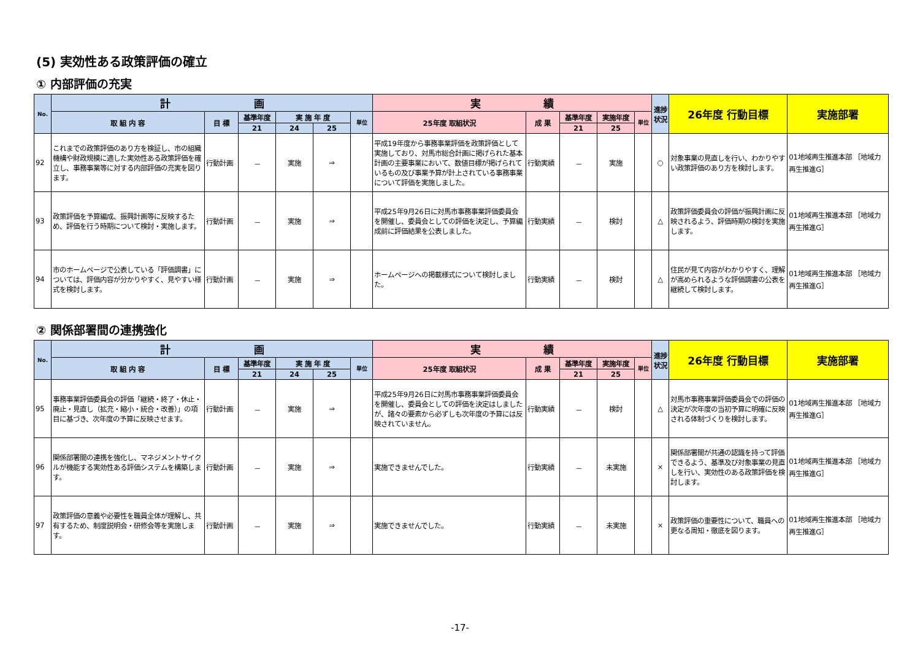(5) 実効性ある政策評価の確立
① 内部評価の充実
| No. | 計 画 | | | | | | 実 績 | | | | | 進捗状況 | 26年度 行動目標 | 実施部署 |
| --- | --- | --- | --- | --- | --- | --- | --- | --- | --- | --- | --- | --- | --- | --- |
| | 取 組 内 容 | 目 標 | 基準年度 | 実 施 年 度 | | 単位 | 25年度 取組状況 | 成 果 | 基準年度 | 実施年度 | 単位 | | | |
| | | | 21 | 24 | 25 | | | | 21 | 25 | | | | |
| 92 | これまでの政策評価のあり方を検証し、市の組織機構や財政規模に適した実効性ある政策評価を確立し、事務事業等に対する内部評価の充実を図ります。 | 行動計画 | － | 実施 | ⇒ | | 平成19年度から事務事業評価を政策評価として実施しており、対馬市総合計画に掲げられた基本計画の主要事業において、数値目標が掲げられているもの及び事業予算が計上されている事務事業について評価を実施しました。 | 行動実績 | － | 実施 | | ○ | 対象事業の見直しを行い、わかりやすい政策評価のあり方を検討します。 | 01地域再生推進本部 ［地域力再生推進G］ |
| 93 | 政策評価を予算編成、振興計画等に反映するため、評価を行う時期について検討・実施します。 | 行動計画 | － | 実施 | ⇒ | | 平成25年9月26日に対馬市事務事業評価委員会を開催し、委員会としての評価を決定し、予算編成前に評価結果を公表しました。 | 行動実績 | － | 検討 | | △ | 政策評価委員会の評価が振興計画に反映されるよう、評価時期の検討を実施します。 | 01地域再生推進本部 ［地域力再生推進G］ |
| 94 | 市のホームページで公表している「評価調書」については、評価内容が分かりやすく、見やすい様式を検討します。 | 行動計画 | － | 実施 | ⇒ | | ホームページへの掲載様式について検討しました。 | 行動実績 | － | 検討 | | △ | 住民が見て内容がわかりやすく、理解が高められるような評価調書の公表を継続して検討します。 | 01地域再生推進本部 ［地域力再生推進G］ |
② 関係部署間の連携強化
| No. | 計 画 | | | | | | 実 績 | | | | | 進捗状況 | 26年度 行動目標 | 実施部署 |
| --- | --- | --- | --- | --- | --- | --- | --- | --- | --- | --- | --- | --- | --- | --- |
| | 取 組 内 容 | 目 標 | 基準年度 | 実 施 年 度 | | 単位 | 25年度 取組状況 | 成 果 | 基準年度 | 実施年度 | 単位 | | | |
| | | | 21 | 24 | 25 | | | | 21 | 25 | | | | |
| 95 | 事務事業評価委員会の評価「継続・終了・休止・廃止・見直し（拡充・縮小・統合・改善）」の項目に基づき、次年度の予算に反映させます。 | 行動計画 | － | 実施 | ⇒ | | 平成25年9月26日に対馬市事務事業評価委員会を開催し、委員会としての評価を決定はしましたが、諸々の要素から必ずしも次年度の予算には反映されていません。 | 行動実績 | － | 検討 | | △ | 対馬市事務事業評価委員会での評価の決定が次年度の当初予算に明確に反映される体制づくりを検討します。 | 01地域再生推進本部 ［地域力再生推進G］ |
| 96 | 関係部署間の連携を強化し、マネジメントサイクルが機能する実効性ある評価システムを構築します。 | 行動計画 | － | 実施 | ⇒ | | 実施できませんでした。 | 行動実績 | － | 未実施 | | × | 関係部署間が共通の認識を持って評価できるよう、基準及び対象事業の見直しを行い、実効性のある政策評価を検討します。 | 01地域再生推進本部 ［地域力再生推進G］ |
| 97 | 政策評価の意義や必要性を職員全体が理解し、共有するため、制度説明会・研修会等を実施します。 | 行動計画 | － | 実施 | ⇒ | | 実施できませんでした。 | 行動実績 | － | 未実施 | | × | 政策評価の重要性について、職員への更なる周知・徹底を図ります。 | 01地域再生推進本部 ［地域力再生推進G］ |
-17-